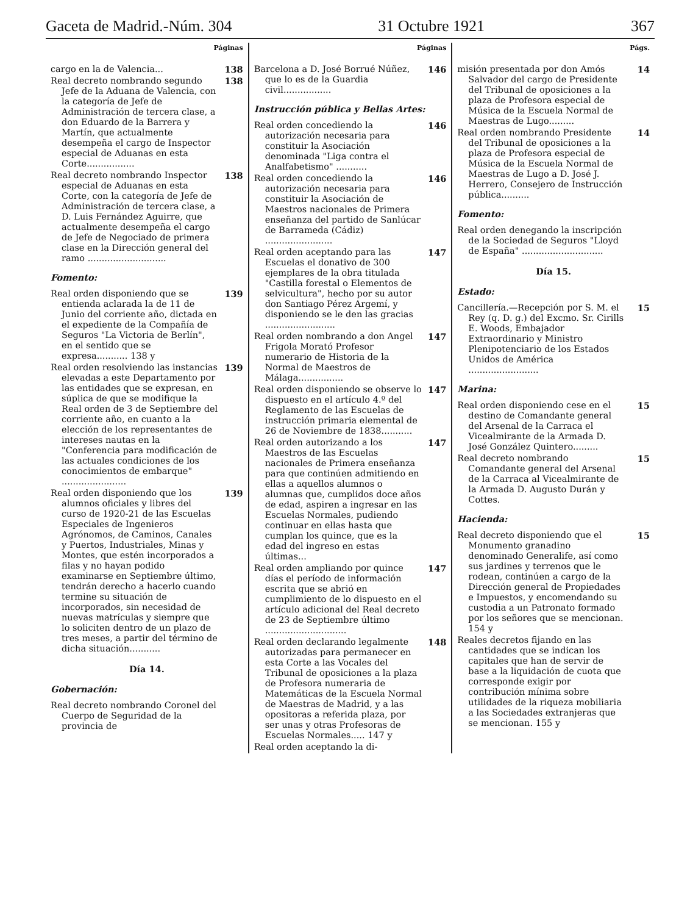Gaceta de Madrid.-Núm. 304 31 Octubre 1921 367
Páginas
cargo en la de Valencia... 138
Real decreto nombrando segundo Jefe de la Aduana de Valencia, con la categoría de Jefe de Administración de tercera clase, a don Eduardo de la Barrera y Martín, que actualmente desempeña el cargo de Inspector especial de Aduanas en esta Corte.................
138
Real decreto nombrando Inspector especial de Aduanas en esta Corte, con la categoría de Jefe de Administración de tercera clase, a D. Luis Fernández Aguirre, que actualmente desempeña el cargo de Jefe de Negociado de primera clase en la Dirección general del ramo ............................
138
Fomento:
Real orden disponiendo que se entienda aclarada la de 11 de Junio del corriente año, dictada en el expediente de la Compañía de Seguros "La Victoria de Berlín", en el sentido que se expresa........... 138 y
139
Real orden resolviendo las instancias elevadas a este Departamento por las entidades que se expresan, en súplica de que se modifique la Real orden de 3 de Septiembre del corriente año, en cuanto a la elección de los representantes de intereses nautas en la "Conferencia para modificación de las actuales condiciones de los conocimientos de embarque" .......................
139
Real orden disponiendo que los alumnos oficiales y libres del curso de 1920-21 de las Escuelas Especiales de Ingenieros Agrónomos, de Caminos, Canales y Puertos, Industriales, Minas y Montes, que estén incorporados a filas y no hayan podido examinarse en Septiembre último, tendrán derecho a hacerlo cuando termine su situación de incorporados, sin necesidad de nuevas matrículas y siempre que lo soliciten dentro de un plazo de tres meses, a partir del término de dicha situación...........
139
Día 14.
Gobernación:
Real decreto nombrando Coronel del Cuerpo de Seguridad de la provincia de
Páginas
Barcelona a D. José Borrué Núñez, que lo es de la Guardia civil.................
146
Instrucción pública y Bellas Artes:
Real orden concediendo la autorización necesaria para constituir la Asociación denominada "Liga contra el Analfabetismo" ...........
146
Real orden concediendo la autorización necesaria para constituir la Asociación de Maestros nacionales de Primera enseñanza del partido de Sanlúcar de Barrameda (Cádiz) ........................
146
Real orden aceptando para las Escuelas el donativo de 300 ejemplares de la obra titulada "Castilla forestal o Elementos de selvicultura", hecho por su autor don Santiago Pérez Argemí, y disponiendo se le den las gracias .........................
147
Real orden nombrando a don Angel Frigola Morató Profesor numerario de Historia de la Normal de Maestros de Málaga................
147
Real orden disponiendo se observe lo dispuesto en el artículo 4.º del Reglamento de las Escuelas de instrucción primaria elemental de 26 de Noviembre de 1838...........
147
Real orden autorizando a los Maestros de las Escuelas nacionales de Primera enseñanza para que continúen admitiendo en ellas a aquellos alumnos o alumnas que, cumplidos doce años de edad, aspiren a ingresar en las Escuelas Normales, pudiendo continuar en ellas hasta que cumplan los quince, que es la edad del ingreso en estas últimas...
147
Real orden ampliando por quince días el período de información escrita que se abrió en cumplimiento de lo dispuesto en el artículo adicional del Real decreto de 23 de Septiembre último .............................
147
Real orden declarando legalmente autorizadas para permanecer en esta Corte a las Vocales del Tribunal de oposiciones a la plaza de Profesora numeraria de Matemáticas de la Escuela Normal de Maestras de Madrid, y a las opositoras a referida plaza, por ser unas y otras Profesoras de Escuelas Normales..... 147 y
148
Real orden aceptando la di-
Págs.
misión presentada por don Amós Salvador del cargo de Presidente del Tribunal de oposiciones a la plaza de Profesora especial de Música de la Escuela Normal de Maestras de Lugo.........
14
Real orden nombrando Presidente del Tribunal de oposiciones a la plaza de Profesora especial de Música de la Escuela Normal de Maestras de Lugo a D. José J. Herrero, Consejero de Instrucción pública..........
14
Fomento:
Real orden denegando la inscripción de la Sociedad de Seguros "Lloyd de España" .............................
Día 15.
Estado:
Cancillería.—Recepción por S. M. el Rey (q. D. g.) del Excmo. Sr. Cirills E. Woods, Embajador Extraordinario y Ministro Plenipotenciario de los Estados Unidos de América .........................
15
Marina:
Real orden disponiendo cese en el destino de Comandante general del Arsenal de la Carraca el Vicealmirante de la Armada D. José González Quintero.........
15
Real decreto nombrando Comandante general del Arsenal de la Carraca al Vicealmirante de la Armada D. Augusto Durán y Cottes.
15
Hacienda:
Real decreto disponiendo que el Monumento granadino denominado Generalife, así como sus jardines y terrenos que le rodean, continúen a cargo de la Dirección general de Propiedades e Impuestos, y encomendando su custodia a un Patronato formado por los señores que se mencionan. 154 y
15
Reales decretos fijando en las cantidades que se indican los capitales que han de servir de base a la liquidación de cuota que corresponde exigir por contribución mínima sobre utilidades de la riqueza mobiliaria a las Sociedades extranjeras que se mencionan. 155 y